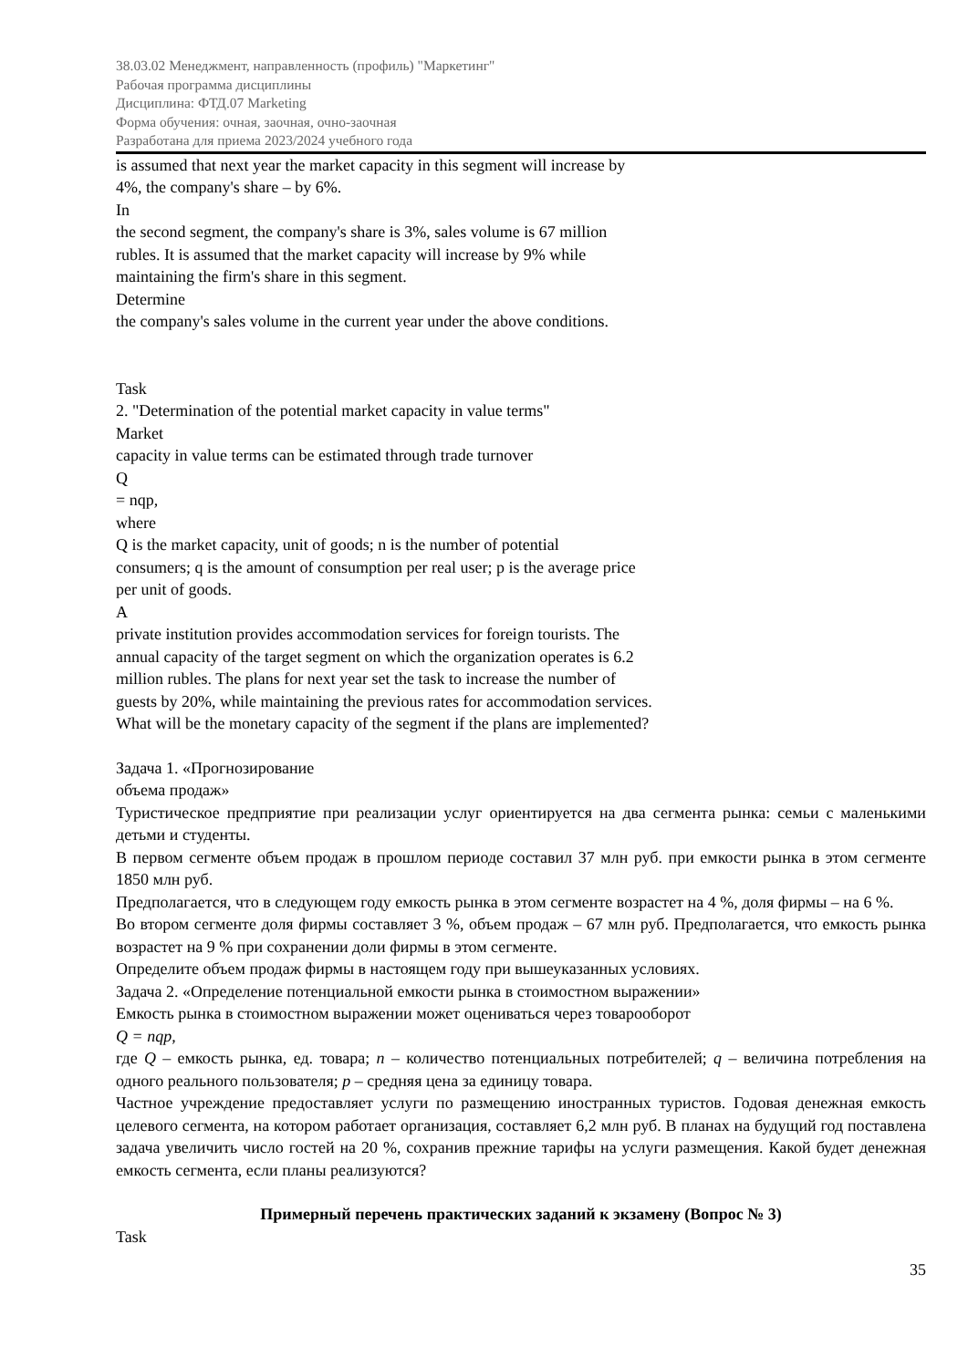38.03.02 Менеджмент, направленность (профиль) "Маркетинг"
Рабочая программа дисциплины
Дисциплина: ФТД.07 Marketing
Форма обучения: очная, заочная, очно-заочная
Разработана для приема 2023/2024 учебного года
is assumed that next year the market capacity in this segment will increase by
4%, the company's share – by 6%.
In
the second segment, the company's share is 3%, sales volume is 67 million
rubles. It is assumed that the market capacity will increase by 9% while
maintaining the firm's share in this segment.
Determine
the company's sales volume in the current year under the above conditions.
Task
2. "Determination of the potential market capacity in value terms"
Market
capacity in value terms can be estimated through trade turnover
Q
= nqp,
where
Q is the market capacity, unit of goods; n is the number of potential
consumers; q is the amount of consumption per real user; p is the average price
per unit of goods.
A
private institution provides accommodation services for foreign tourists. The
annual capacity of the target segment on which the organization operates is 6.2
million rubles. The plans for next year set the task to increase the number of
guests by 20%, while maintaining the previous rates for accommodation services.
What will be the monetary capacity of the segment if the plans are implemented?
Задача 1. «Прогнозирование
объема продаж»
Туристическое предприятие при реализации услуг ориентируется на два сегмента рынка: семьи с маленькими детьми и студенты.
В первом сегменте объем продаж в прошлом периоде составил 37 млн руб. при емкости рынка в этом сегменте 1850 млн руб.
Предполагается, что в следующем году емкость рынка в этом сегменте возрастет на 4 %, доля фирмы – на 6 %.
Во втором сегменте доля фирмы составляет 3 %, объем продаж – 67 млн руб. Предполагается, что емкость рынка возрастет на 9 % при сохранении доли фирмы в этом сегменте.
Определите объем продаж фирмы в настоящем году при вышеуказанных условиях.
Задача 2. «Определение потенциальной емкости рынка в стоимостном выражении»
Емкость рынка в стоимостном выражении может оцениваться через товарооборот
Q = nqp,
где Q – емкость рынка, ед. товара; n – количество потенциальных потребителей; q – величина потребления на одного реального пользователя; p – средняя цена за единицу товара.
Частное учреждение предоставляет услуги по размещению иностранных туристов. Годовая денежная емкость целевого сегмента, на котором работает организация, составляет 6,2 млн руб. В планах на будущий год поставлена задача увеличить число гостей на 20 %, сохранив прежние тарифы на услуги размещения. Какой будет денежная емкость сегмента, если планы реализуются?
Примерный перечень практических заданий к экзамену (Вопрос № 3)
Task
35